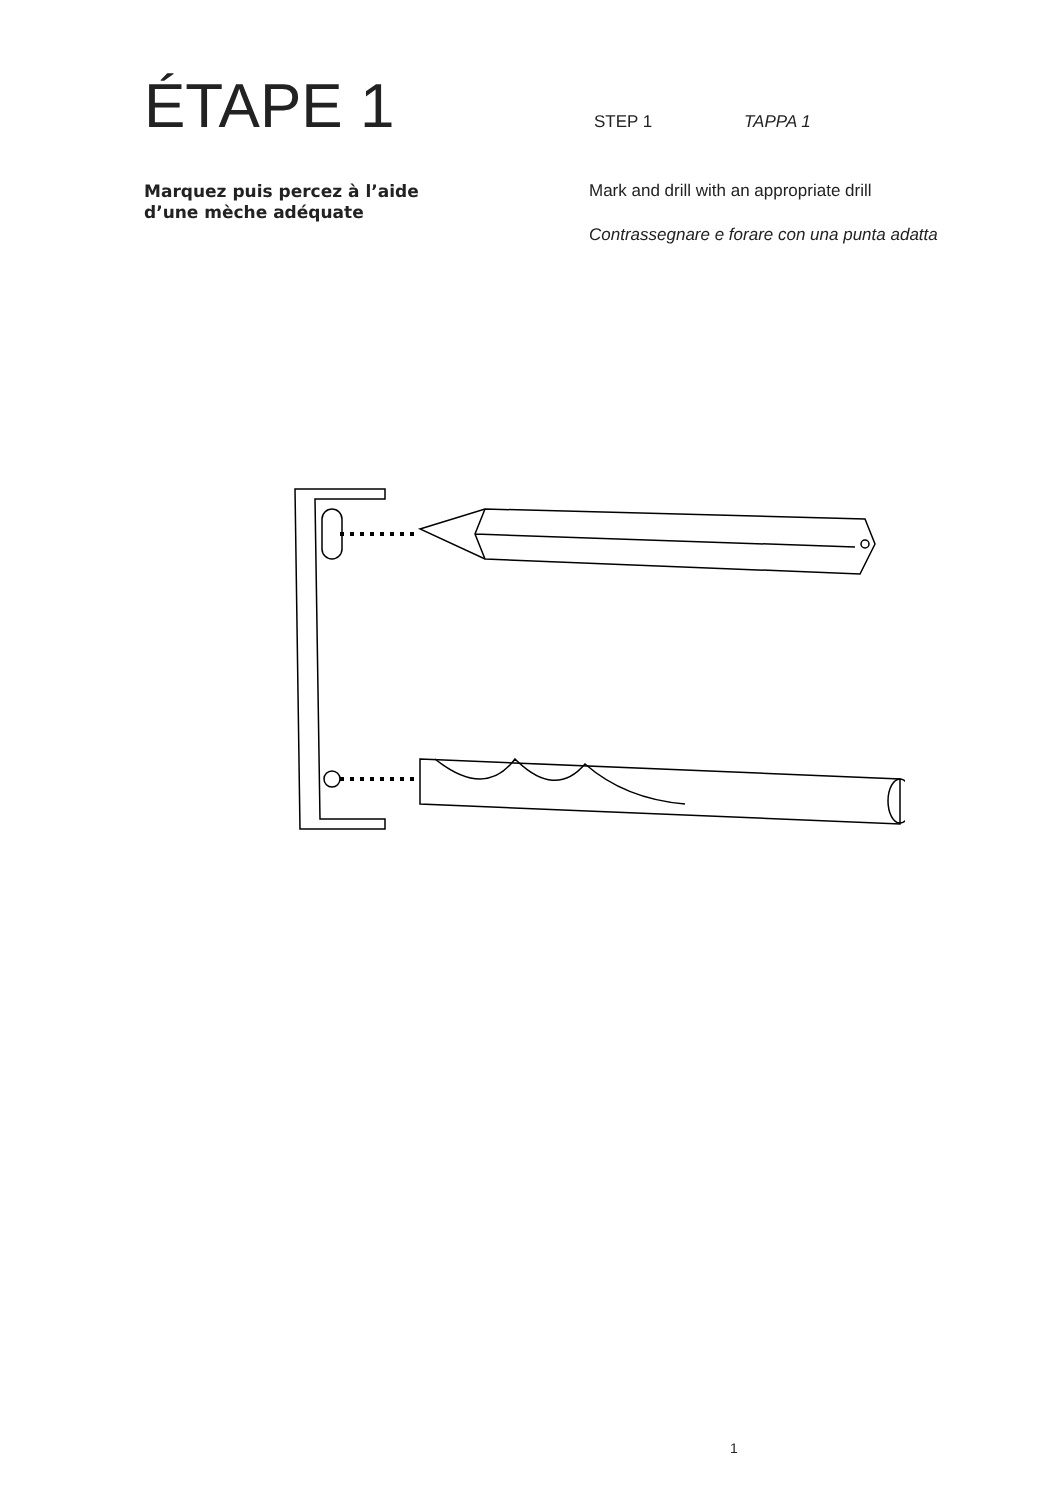ÉTAPE 1
STEP 1 TAPPA 1
Marquez puis percez à l’aide
d’une mèche adéquate
Mark and drill with an appropriate drill
Contrassegnare e forare con una punta adatta
1